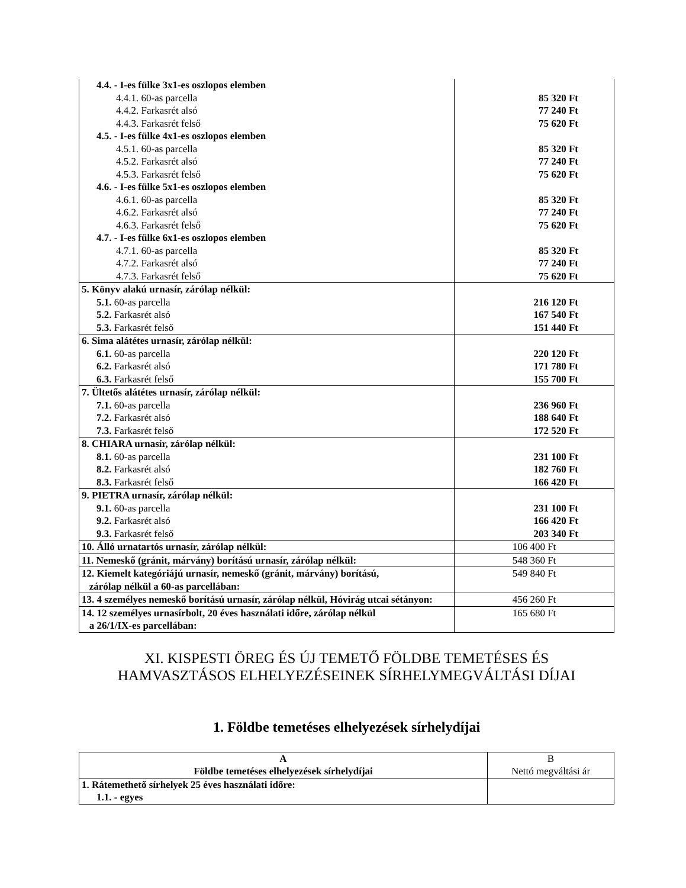| 4.4. - I-es fülke 3x1-es oszlopos elemben 4.4.1. 60-as parcella 4.4.2. Farkasrét alsó 4.4.3. Farkasrét felső 4.5. - I-es fülke 4x1-es oszlopos elemben 4.5.1. 60-as parcella 4.5.2. Farkasrét alsó 4.5.3. Farkasrét felső 4.6. - I-es fülke 5x1-es oszlopos elemben 4.6.1. 60-as parcella 4.6.2. Farkasrét alsó 4.6.3. Farkasrét felső 4.7. - I-es fülke 6x1-es oszlopos elemben 4.7.1. 60-as parcella 4.7.2. Farkasrét alsó 4.7.3. Farkasrét felső | 85 320 Ft 77 240 Ft 75 620 Ft 85 320 Ft 77 240 Ft 75 620 Ft 85 320 Ft 77 240 Ft 75 620 Ft 85 320 Ft 77 240 Ft 75 620 Ft |
| 5. Könyv alakú urnasír, zárólap nélkül: 5.1. 60-as parcella 5.2. Farkasrét alsó 5.3. Farkasrét felső | 216 120 Ft 167 540 Ft 151 440 Ft |
| 6. Sima alátétes urnasír, zárólap nélkül: 6.1. 60-as parcella 6.2. Farkasrét alsó 6.3. Farkasrét felső | 220 120 Ft 171 780 Ft 155 700 Ft |
| 7. Ültetős alátétes urnasír, zárólap nélkül: 7.1. 60-as parcella 7.2. Farkasrét alsó 7.3. Farkasrét felső | 236 960 Ft 188 640 Ft 172 520 Ft |
| 8. CHIARA urnasír, zárólap nélkül: 8.1. 60-as parcella 8.2. Farkasrét alsó 8.3. Farkasrét felső | 231 100 Ft 182 760 Ft 166 420 Ft |
| 9. PIETRA urnasír, zárólap nélkül: 9.1. 60-as parcella 9.2. Farkasrét alsó 9.3. Farkasrét felső | 231 100 Ft 166 420 Ft 203 340 Ft |
| 10. Álló urnatartós urnasír, zárólap nélkül: | 106 400 Ft |
| 11. Nemeskő (gránit, márvány) borítású urnasír, zárólap nélkül: | 548 360 Ft |
| 12. Kiemelt kategóriájú urnasír, nemeskő (gránit, márvány) borítású, zárólap nélkül a 60-as parcellában: | 549 840 Ft |
| 13. 4 személyes nemeskő borítású urnasír, zárólap nélkül, Hóvirág utcai sétányon: | 456 260 Ft |
| 14. 12 személyes urnasírbolt, 20 éves használati időre, zárólap nélkül a 26/1/IX-es parcellában: | 165 680 Ft |
XI. KISPESTI ÖREG ÉS ÚJ TEMETŐ FÖLDBE TEMETÉSES ÉS
HAMVASZTÁSOS ELHELYEZÉSEINEK SÍRHELYMEGVÁLTÁSI DÍJAI
1. Földbe temetéses elhelyezések sírhelydíjai
| A Földbe temetéses elhelyezések sírhelydíjai | B Nettó megváltási ár |
| 1. Rátemethető sírhelyek 25 éves használati időre: 1.1. - egyes | |